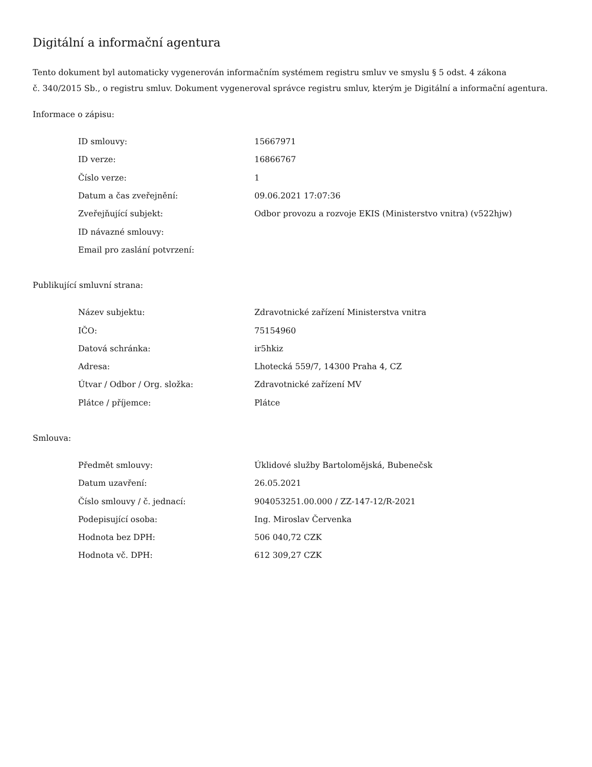Digitální a informační agentura
Tento dokument byl automaticky vygenerován informačním systémem registru smluv ve smyslu § 5 odst. 4 zákona
č. 340/2015 Sb., o registru smluv. Dokument vygeneroval správce registru smluv, kterým je Digitální a informační agentura.
Informace o zápisu:
| ID smlouvy: | 15667971 |
| ID verze: | 16866767 |
| Číslo verze: | 1 |
| Datum a čas zveřejnění: | 09.06.2021 17:07:36 |
| Zveřejňující subjekt: | Odbor provozu a rozvoje EKIS (Ministerstvo vnitra) (v522hjw) |
| ID návazné smlouvy: | |
| Email pro zaslání potvrzení: | |
Publikující smluvní strana:
| Název subjektu: | Zdravotnické zařízení Ministerstva vnitra |
| IČO: | 75154960 |
| Datová schránka: | ir5hkiz |
| Adresa: | Lhotecká 559/7, 14300 Praha 4, CZ |
| Útvar / Odbor / Org. složka: | Zdravotnické zařízení MV |
| Plátce / příjemce: | Plátce |
Smlouva:
| Předmět smlouvy: | Úklidové služby Bartolomějská, Bubenečsk |
| Datum uzavření: | 26.05.2021 |
| Číslo smlouvy / č. jednací: | 904053251.00.000 / ZZ-147-12/R-2021 |
| Podepisující osoba: | Ing. Miroslav Červenka |
| Hodnota bez DPH: | 506 040,72 CZK |
| Hodnota vč. DPH: | 612 309,27 CZK |